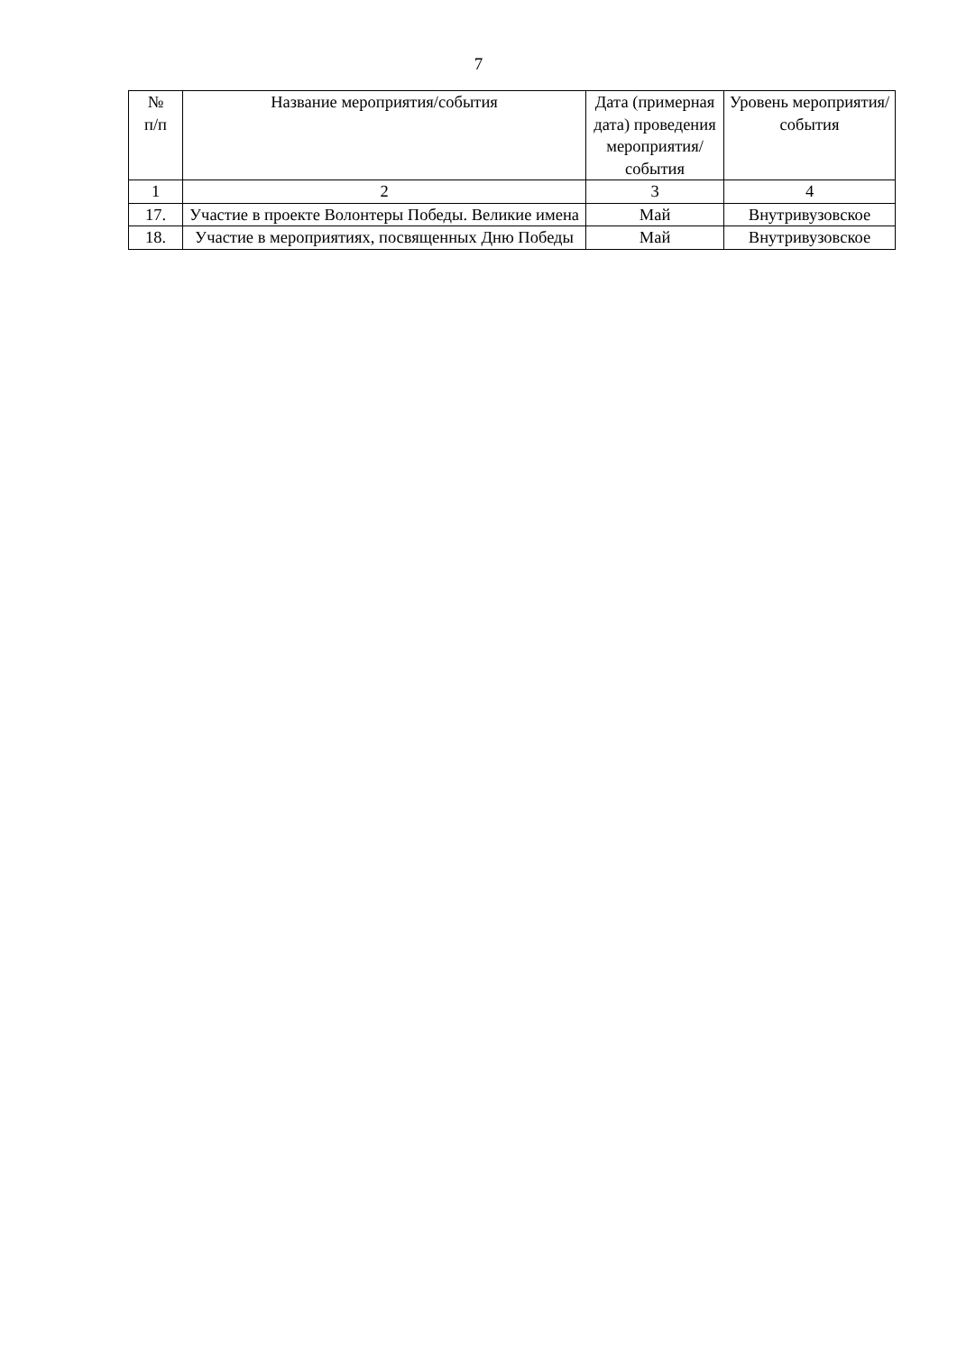7
| № п/п | Название мероприятия/события | Дата (примерная дата) проведения мероприятия/ события | Уровень мероприятия/ события |
| --- | --- | --- | --- |
| 1 | 2 | 3 | 4 |
| 17. | Участие в проекте Волонтеры Победы. Великие имена | Май | Внутривузовское |
| 18. | Участие в мероприятиях, посвященных Дню Победы | Май | Внутривузовское |